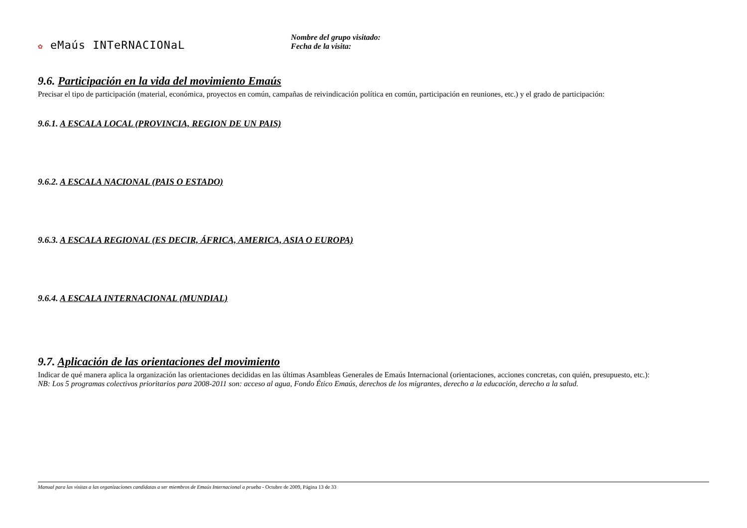✿ eMaús INTeRNACIONaL
Nombre del grupo visitado:
Fecha de la visita:
9.6. Participación en la vida del movimiento Emaús
Precisar el tipo de participación (material, económica, proyectos en común, campañas de reivindicación política en común, participación en reuniones, etc.) y el grado de participación:
9.6.1. A ESCALA LOCAL (PROVINCIA, REGION DE UN PAIS)
9.6.2. A ESCALA NACIONAL (PAIS O ESTADO)
9.6.3. A ESCALA REGIONAL (ES DECIR, ÁFRICA, AMERICA, ASIA O EUROPA)
9.6.4. A ESCALA INTERNACIONAL (MUNDIAL)
9.7. Aplicación de las orientaciones del movimiento
Indicar de qué manera aplica la organización las orientaciones decididas en las últimas Asambleas Generales de Emaús Internacional (orientaciones, acciones concretas, con quién, presupuesto, etc.):
NB: Los 5 programas colectivos prioritarios para 2008-2011 son: acceso al agua, Fondo Ético Emaús, derechos de los migrantes, derecho a la educación, derecho a la salud.
Manual para las visitas a las organizaciones candidatas a ser miembros de Emaús Internacional a prueba - Octubre de 2009, Página 13 de 33